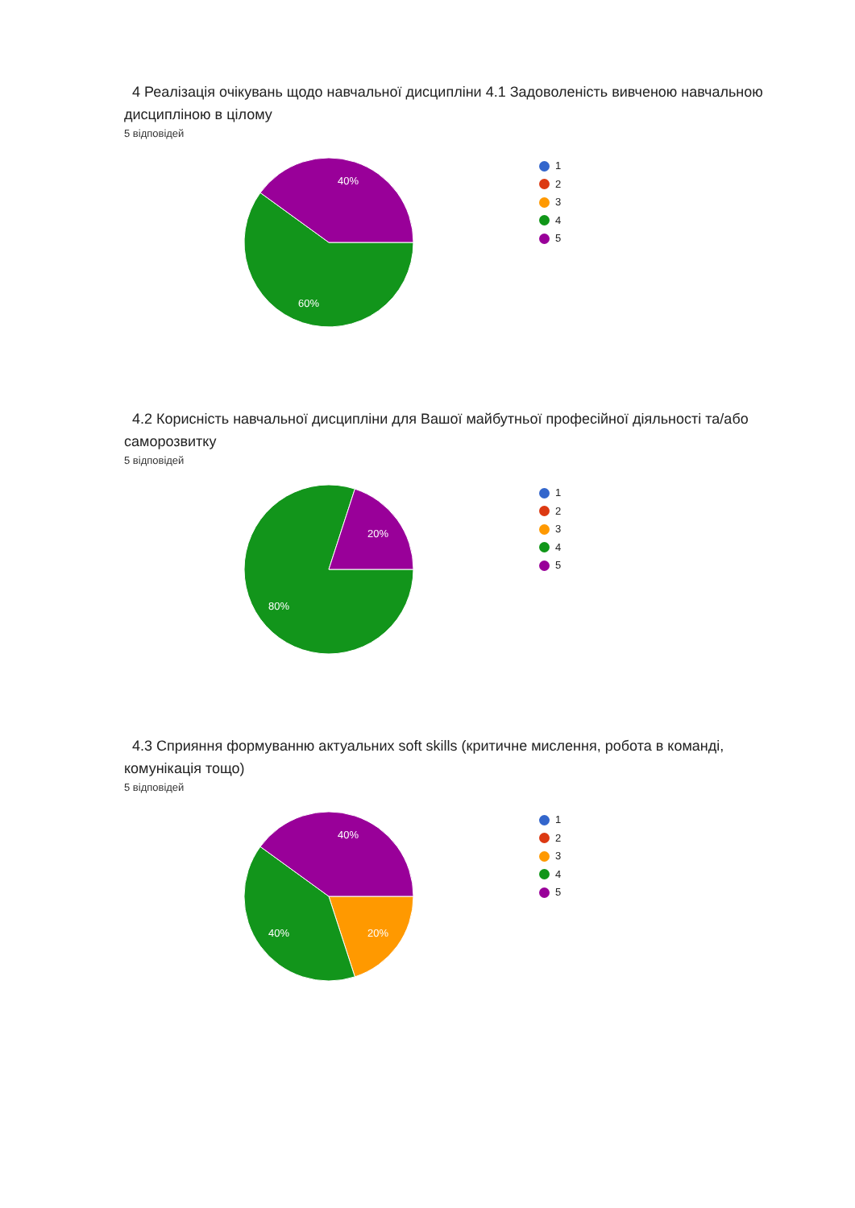4 Реалізація очікувань щодо навчальної дисципліни 4.1 Задоволеність вивченою навчальною дисципліною в цілому
5 відповідей
40%
60%
1
2
3
4
5
4.2 Корисність навчальної дисципліни для Вашої майбутньої професійної діяльності та/або саморозвитку
5 відповідей
20%
80%
1
2
3
4
5
4.3 Сприяння формуванню актуальних soft skills (критичне мислення, робота в команді, комунікація тощо)
5 відповідей
40%
40%
20%
1
2
3
4
5